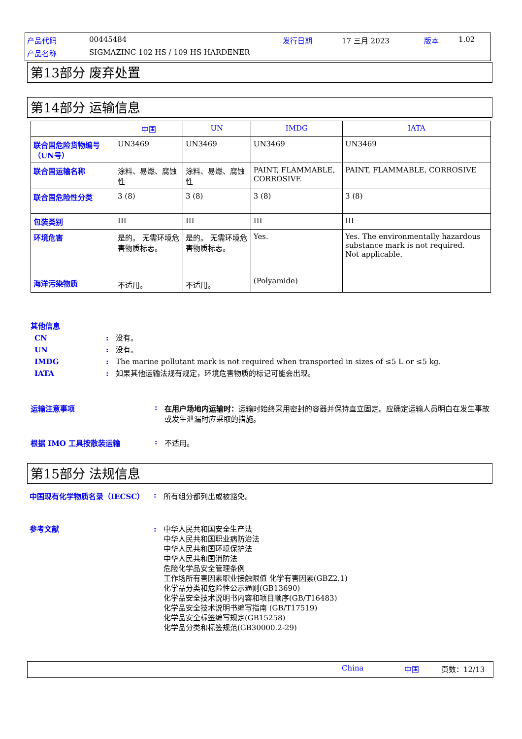产品代码 00445484 发行日期 17 三月 2023 版本 1.02
产品名称
SIGMAZINC 102 HS / 109 HS HARDENER
第13部分 废弃处置
第14部分 运输信息
| | 中国 | UN | IMDG | IATA |
| --- | --- | --- | --- | --- |
| 联合国危险货物编号（UN号） | UN3469 | UN3469 | UN3469 | UN3469 |
| 联合国运输名称 | 涂料、易燃、腐蚀性 | 涂料、易燃、腐蚀性 | PAINT, FLAMMABLE, CORROSIVE | PAINT, FLAMMABLE, CORROSIVE |
| 联合国危险性分类 | 3 (8) | 3 (8) | 3 (8) | 3 (8) |
| 包装类别 | III | III | III | III |
| 环境危害 海洋污染物质 | 是的。 无需环境危害物质标志。 不适用。 | 是的。 无需环境危害物质标志。 不适用。 | Yes. (Polyamide) | Yes. The environmentally hazardous substance mark is not required. Not applicable. |
其他信息
CN: 没有。
UN: 没有。
IMDG: The marine pollutant mark is not required when transported in sizes of ≤5 L or ≤5 kg.
IATA: 如果其他运输法规有规定，环境危害物质的标记可能会出现。
运输注意事项: 在用户场地内运输时：运输时始终采用密封的容器并保持直立固定。应确定运输人员明白在发生事故或发生泄漏时应采取的措施。
根据 IMO 工具按散装运输: 不适用。
第15部分 法规信息
中国现有化学物质名录（IECSC）: 所有组分都列出或被豁免。
参考文献: 中华人民共和国安全生产法
中华人民共和国职业病防治法
中华人民共和国环境保护法
中华人民共和国消防法
危险化学品安全管理条例
工作场所有害因素职业接触限值 化学有害因素(GBZ2.1)
化学品分类和危险性公示通则(GB13690)
化学品安全技术说明书内容和项目顺序(GB/T16483)
化学品安全技术说明书编写指南 (GB/T17519)
化学品安全标签编写规定(GB15258)
化学品分类和标签规范(GB30000.2-29)
China 中国 页数：12/13